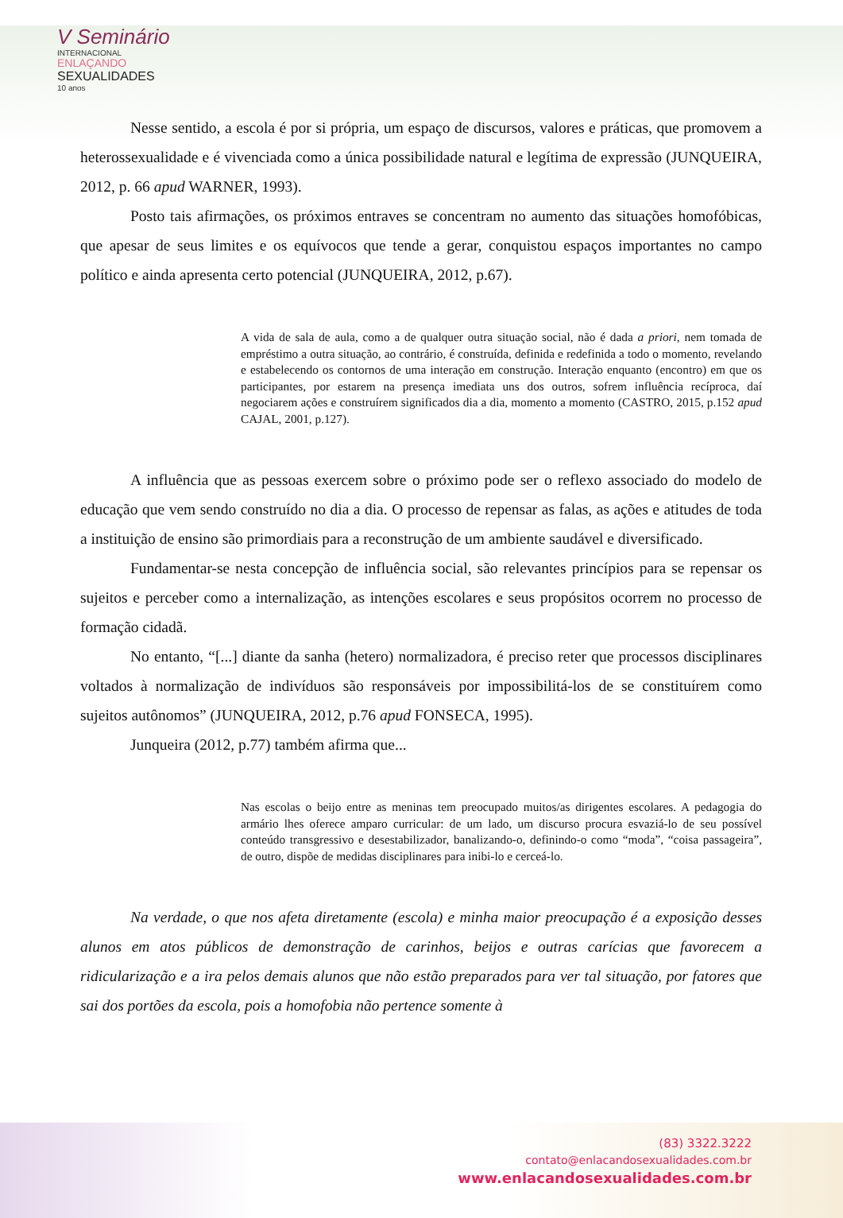V Seminário
INTERNACIONAL
ENLAÇANDO
SEXUALIDADES
10 anos
Nesse sentido, a escola é por si própria, um espaço de discursos, valores e práticas, que promovem a heterossexualidade e é vivenciada como a única possibilidade natural e legítima de expressão (JUNQUEIRA, 2012, p. 66 apud WARNER, 1993).
Posto tais afirmações, os próximos entraves se concentram no aumento das situações homofóbicas, que apesar de seus limites e os equívocos que tende a gerar, conquistou espaços importantes no campo político e ainda apresenta certo potencial (JUNQUEIRA, 2012, p.67).
A vida de sala de aula, como a de qualquer outra situação social, não é dada a priori, nem tomada de empréstimo a outra situação, ao contrário, é construída, definida e redefinida a todo o momento, revelando e estabelecendo os contornos de uma interação em construção. Interação enquanto (encontro) em que os participantes, por estarem na presença imediata uns dos outros, sofrem influência recíproca, daí negociarem ações e construírem significados dia a dia, momento a momento (CASTRO, 2015, p.152 apud CAJAL, 2001, p.127).
A influência que as pessoas exercem sobre o próximo pode ser o reflexo associado do modelo de educação que vem sendo construído no dia a dia. O processo de repensar as falas, as ações e atitudes de toda a instituição de ensino são primordiais para a reconstrução de um ambiente saudável e diversificado.
Fundamentar-se nesta concepção de influência social, são relevantes princípios para se repensar os sujeitos e perceber como a internalização, as intenções escolares e seus propósitos ocorrem no processo de formação cidadã.
No entanto, “[...] diante da sanha (hetero) normalizadora, é preciso reter que processos disciplinares voltados à normalização de indivíduos são responsáveis por impossibilitá-los de se constituírem como sujeitos autônomos” (JUNQUEIRA, 2012, p.76 apud FONSECA, 1995).
Junqueira (2012, p.77) também afirma que...
Nas escolas o beijo entre as meninas tem preocupado muitos/as dirigentes escolares. A pedagogia do armário lhes oferece amparo curricular: de um lado, um discurso procura esvaziá-lo de seu possível conteúdo transgressivo e desestabilizador, banalizando-o, definindo-o como “moda”, “coisa passageira”, de outro, dispõe de medidas disciplinares para inibi-lo e cerceá-lo.
Na verdade, o que nos afeta diretamente (escola) e minha maior preocupação é a exposição desses alunos em atos públicos de demonstração de carinhos, beijos e outras carícias que favorecem a ridicularização e a ira pelos demais alunos que não estão preparados para ver tal situação, por fatores que sai dos portões da escola, pois a homofobia não pertence somente à
(83) 3322.3222
contato@enlacandosexualidades.com.br
www.enlacandosexualidades.com.br